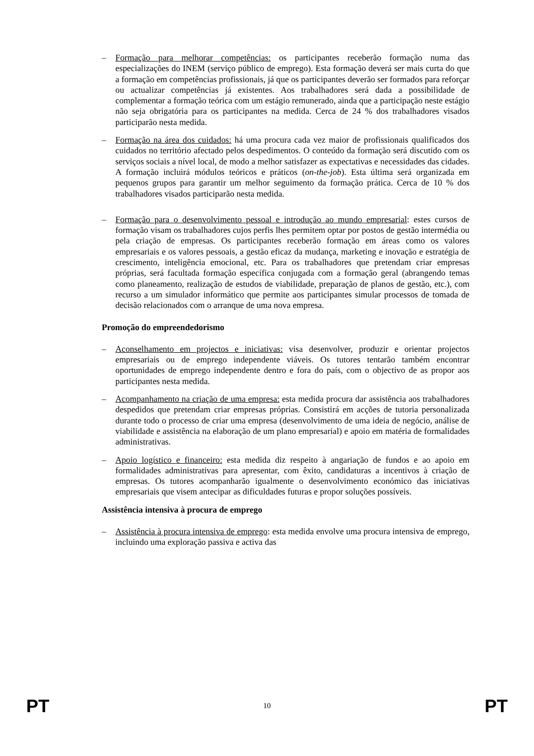– Formação para melhorar competências: os participantes receberão formação numa das especializações do INEM (serviço público de emprego). Esta formação deverá ser mais curta do que a formação em competências profissionais, já que os participantes deverão ser formados para reforçar ou actualizar competências já existentes. Aos trabalhadores será dada a possibilidade de complementar a formação teórica com um estágio remunerado, ainda que a participação neste estágio não seja obrigatória para os participantes na medida. Cerca de 24 % dos trabalhadores visados participarão nesta medida.
– Formação na área dos cuidados: há uma procura cada vez maior de profissionais qualificados dos cuidados no território afectado pelos despedimentos. O conteúdo da formação será discutido com os serviços sociais a nível local, de modo a melhor satisfazer as expectativas e necessidades das cidades. A formação incluirá módulos teóricos e práticos (on-the-job). Esta última será organizada em pequenos grupos para garantir um melhor seguimento da formação prática. Cerca de 10 % dos trabalhadores visados participarão nesta medida.
– Formação para o desenvolvimento pessoal e introdução ao mundo empresarial: estes cursos de formação visam os trabalhadores cujos perfis lhes permitem optar por postos de gestão intermédia ou pela criação de empresas. Os participantes receberão formação em áreas como os valores empresariais e os valores pessoais, a gestão eficaz da mudança, marketing e inovação e estratégia de crescimento, inteligência emocional, etc. Para os trabalhadores que pretendam criar empresas próprias, será facultada formação específica conjugada com a formação geral (abrangendo temas como planeamento, realização de estudos de viabilidade, preparação de planos de gestão, etc.), com recurso a um simulador informático que permite aos participantes simular processos de tomada de decisão relacionados com o arranque de uma nova empresa.
Promoção do empreendedorismo
– Aconselhamento em projectos e iniciativas: visa desenvolver, produzir e orientar projectos empresariais ou de emprego independente viáveis. Os tutores tentarão também encontrar oportunidades de emprego independente dentro e fora do país, com o objectivo de as propor aos participantes nesta medida.
– Acompanhamento na criação de uma empresa: esta medida procura dar assistência aos trabalhadores despedidos que pretendam criar empresas próprias. Consistirá em acções de tutoria personalizada durante todo o processo de criar uma empresa (desenvolvimento de uma ideia de negócio, análise de viabilidade e assistência na elaboração de um plano empresarial) e apoio em matéria de formalidades administrativas.
– Apoio logístico e financeiro: esta medida diz respeito à angariação de fundos e ao apoio em formalidades administrativas para apresentar, com êxito, candidaturas a incentivos à criação de empresas. Os tutores acompanharão igualmente o desenvolvimento económico das iniciativas empresariais que visem antecipar as dificuldades futuras e propor soluções possíveis.
Assistência intensiva à procura de emprego
– Assistência à procura intensiva de emprego: esta medida envolve uma procura intensiva de emprego, incluindo uma exploração passiva e activa das
PT 10 PT